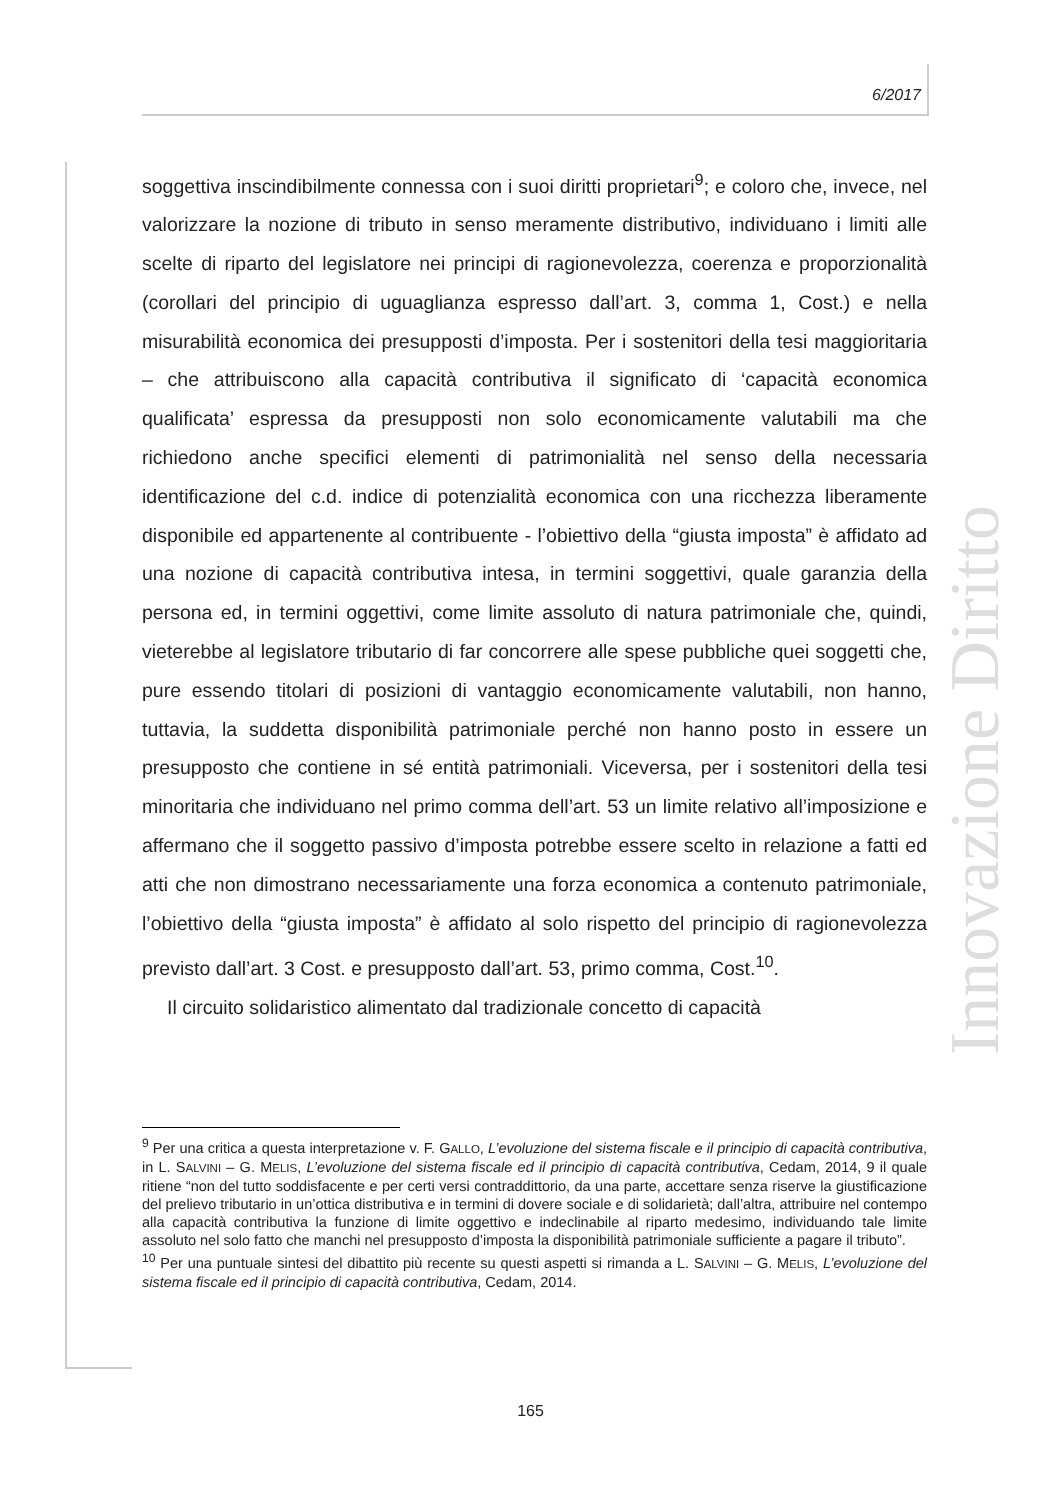6/2017
Innovazione Diritto
soggettiva inscindibilmente connessa con i suoi diritti proprietari<sup>9</sup>; e coloro che, invece, nel valorizzare la nozione di tributo in senso meramente distributivo, individuano i limiti alle scelte di riparto del legislatore nei principi di ragionevolezza, coerenza e proporzionalità (corollari del principio di uguaglianza espresso dall’art. 3, comma 1, Cost.) e nella misurabilità economica dei presupposti d’imposta. Per i sostenitori della tesi maggioritaria – che attribuiscono alla capacità contributiva il significato di ‘capacità economica qualificata’ espressa da presupposti non solo economicamente valutabili ma che richiedono anche specifici elementi di patrimonialità nel senso della necessaria identificazione del c.d. indice di potenzialità economica con una ricchezza liberamente disponibile ed appartenente al contribuente - l’obiettivo della “giusta imposta” è affidato ad una nozione di capacità contributiva intesa, in termini soggettivi, quale garanzia della persona ed, in termini oggettivi, come limite assoluto di natura patrimoniale che, quindi, vieterebbe al legislatore tributario di far concorrere alle spese pubbliche quei soggetti che, pure essendo titolari di posizioni di vantaggio economicamente valutabili, non hanno, tuttavia, la suddetta disponibilità patrimoniale perché non hanno posto in essere un presupposto che contiene in sé entità patrimoniali. Viceversa, per i sostenitori della tesi minoritaria che individuano nel primo comma dell’art. 53 un limite relativo all’imposizione e affermano che il soggetto passivo d’imposta potrebbe essere scelto in relazione a fatti ed atti che non dimostrano necessariamente una forza economica a contenuto patrimoniale, l’obiettivo della “giusta imposta” è affidato al solo rispetto del principio di ragionevolezza previsto dall’art. 3 Cost. e presupposto dall’art. 53, primo comma, Cost.<sup>10</sup>.
Il circuito solidaristico alimentato dal tradizionale concetto di capacità
<sup>9</sup> Per una critica a questa interpretazione v. F. GALLO, L’evoluzione del sistema fiscale e il principio di capacità contributiva, in L. SALVINI – G. MELIS, L’evoluzione del sistema fiscale ed il principio di capacità contributiva, Cedam, 2014, 9 il quale ritiene “non del tutto soddisfacente e per certi versi contraddittorio, da una parte, accettare senza riserve la giustificazione del prelievo tributario in un’ottica distributiva e in termini di dovere sociale e di solidarietà; dall’altra, attribuire nel contempo alla capacità contributiva la funzione di limite oggettivo e indeclinabile al riparto medesimo, individuando tale limite assoluto nel solo fatto che manchi nel presupposto d’imposta la disponibilità patrimoniale sufficiente a pagare il tributo”.
<sup>10</sup> Per una puntuale sintesi del dibattito più recente su questi aspetti si rimanda a L. SALVINI – G. MELIS, L’evoluzione del sistema fiscale ed il principio di capacità contributiva, Cedam, 2014.
165